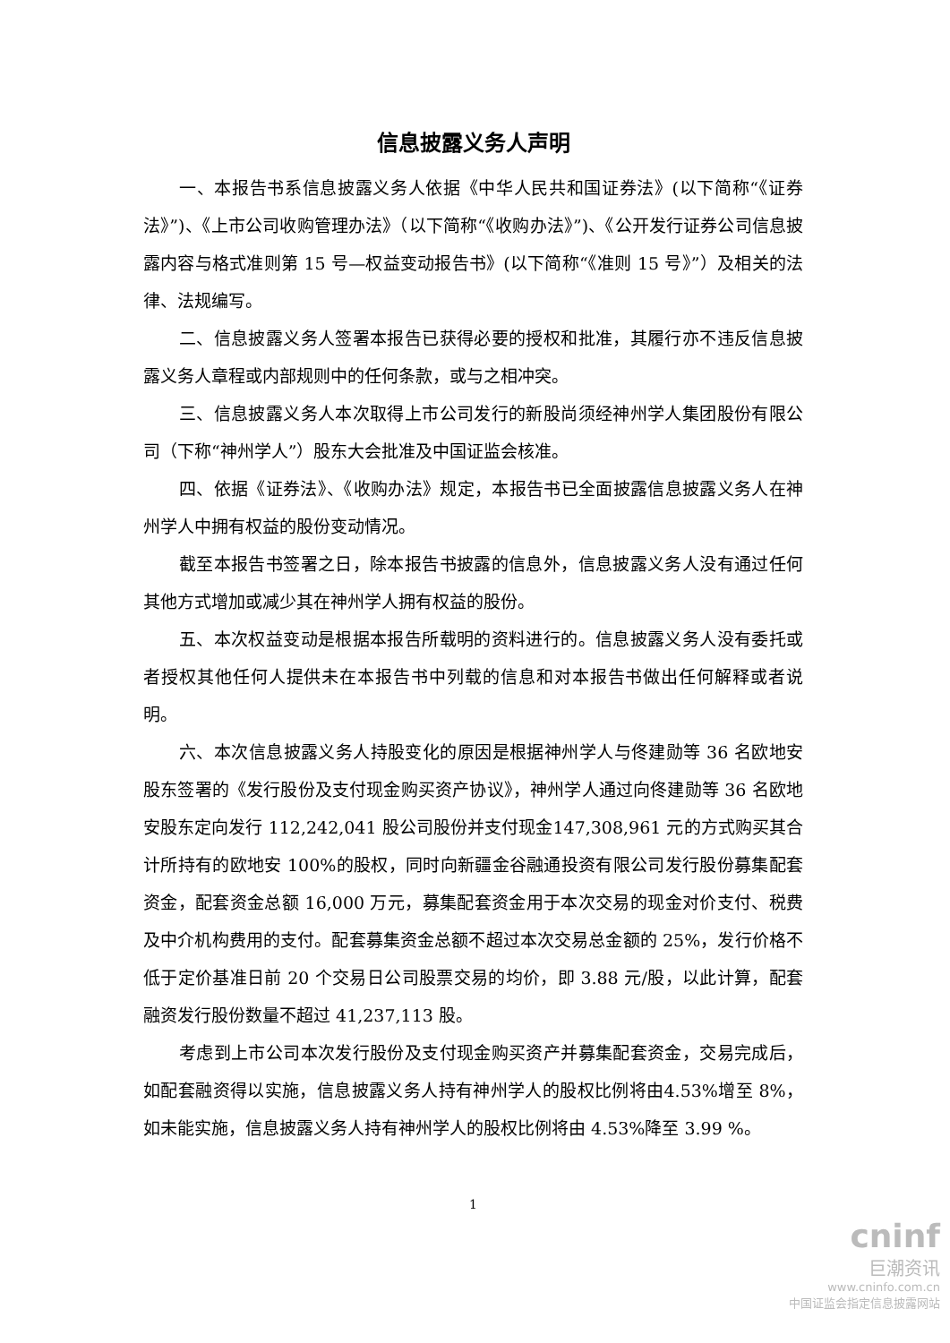信息披露义务人声明
一、本报告书系信息披露义务人依据《中华人民共和国证券法》(以下简称“《证券法》”)、《上市公司收购管理办法》（以下简称“《收购办法》”)、《公开发行证券公司信息披露内容与格式准则第 15 号—权益变动报告书》(以下简称“《准则 15 号》”）及相关的法律、法规编写。
二、信息披露义务人签署本报告已获得必要的授权和批准，其履行亦不违反信息披露义务人章程或内部规则中的任何条款，或与之相冲突。
三、信息披露义务人本次取得上市公司发行的新股尚须经神州学人集团股份有限公司（下称“神州学人”）股东大会批准及中国证监会核准。
四、依据《证券法》、《收购办法》规定，本报告书已全面披露信息披露义务人在神州学人中拥有权益的股份变动情况。
截至本报告书签署之日，除本报告书披露的信息外，信息披露义务人没有通过任何其他方式增加或减少其在神州学人拥有权益的股份。
五、本次权益变动是根据本报告所载明的资料进行的。信息披露义务人没有委托或者授权其他任何人提供未在本报告书中列载的信息和对本报告书做出任何解释或者说明。
六、本次信息披露义务人持股变化的原因是根据神州学人与佟建勋等 36 名欧地安股东签署的《发行股份及支付现金购买资产协议》，神州学人通过向佟建勋等 36 名欧地安股东定向发行 112,242,041 股公司股份并支付现金147,308,961 元的方式购买其合计所持有的欧地安 100%的股权，同时向新疆金谷融通投资有限公司发行股份募集配套资金，配套资金总额 16,000 万元，募集配套资金用于本次交易的现金对价支付、税费及中介机构费用的支付。配套募集资金总额不超过本次交易总金额的 25%，发行价格不低于定价基准日前 20 个交易日公司股票交易的均价，即 3.88 元/股，以此计算，配套融资发行股份数量不超过 41,237,113 股。
考虑到上市公司本次发行股份及支付现金购买资产并募集配套资金，交易完成后，如配套融资得以实施，信息披露义务人持有神州学人的股权比例将由4.53%增至 8%，如未能实施，信息披露义务人持有神州学人的股权比例将由 4.53%降至 3.99 %。
1
cninf
巨潮资讯
www.cninfo.com.cn
中国证监会指定信息披露网站